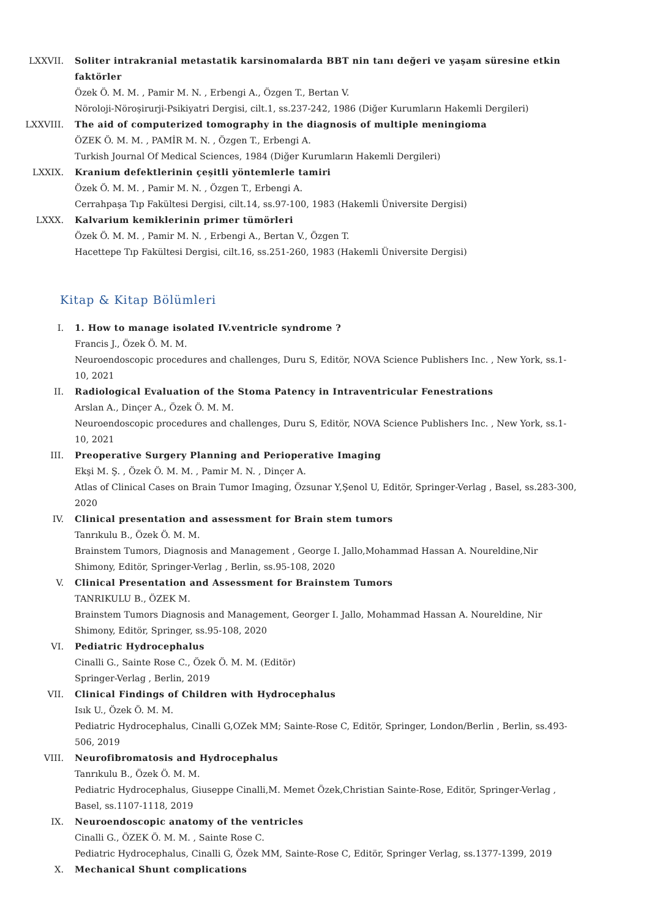LXXVII. Soliter intrakranial metastatik karsinomalarda BBT nin tanı değeri ve yaşam süresine etkin faktörler
Özek Ö. M. M. , Pamir M. N. , Erbengi A., Özgen T., Bertan V.
Nöroloji-Nöroşirurji-Psikiyatri Dergisi, cilt.1, ss.237-242, 1986 (Diğer Kurumların Hakemli Dergileri)
LXXVIII. The aid of computerized tomography in the diagnosis of multiple meningioma
ÖZEK Ö. M. M. , PAMİR M. N. , Özgen T., Erbengi A.
Turkish Journal Of Medical Sciences, 1984 (Diğer Kurumların Hakemli Dergileri)
LXXIX. Kranium defektlerinin çeşitli yöntemlerle tamiri
Özek Ö. M. M. , Pamir M. N. , Özgen T., Erbengi A.
Cerrahpaşa Tıp Fakültesi Dergisi, cilt.14, ss.97-100, 1983 (Hakemli Üniversite Dergisi)
LXXX. Kalvarium kemiklerinin primer tümörleri
Özek Ö. M. M. , Pamir M. N. , Erbengi A., Bertan V., Özgen T.
Hacettepe Tıp Fakültesi Dergisi, cilt.16, ss.251-260, 1983 (Hakemli Üniversite Dergisi)
Kitap & Kitap Bölümleri
I. 1. How to manage isolated IV.ventricle syndrome ?
Francis J., Özek Ö. M. M.
Neuroendoscopic procedures and challenges, Duru S, Editör, NOVA Science Publishers Inc. , New York, ss.1-10, 2021
II. Radiological Evaluation of the Stoma Patency in Intraventricular Fenestrations
Arslan A., Dinçer A., Özek Ö. M. M.
Neuroendoscopic procedures and challenges, Duru S, Editör, NOVA Science Publishers Inc. , New York, ss.1-10, 2021
III. Preoperative Surgery Planning and Perioperative Imaging
Ekşi M. Ş. , Özek Ö. M. M. , Pamir M. N. , Dinçer A.
Atlas of Clinical Cases on Brain Tumor Imaging, Özsunar Y,Şenol U, Editör, Springer-Verlag , Basel, ss.283-300, 2020
IV. Clinical presentation and assessment for Brain stem tumors
Tanrıkulu B., Özek Ö. M. M.
Brainstem Tumors, Diagnosis and Management , George I. Jallo,Mohammad Hassan A. Noureldine,Nir Shimony, Editör, Springer-Verlag , Berlin, ss.95-108, 2020
V. Clinical Presentation and Assessment for Brainstem Tumors
TANRIKULU B., ÖZEK M.
Brainstem Tumors Diagnosis and Management, Georger I. Jallo, Mohammad Hassan A. Noureldine, Nir Shimony, Editör, Springer, ss.95-108, 2020
VI. Pediatric Hydrocephalus
Cinalli G., Sainte Rose C., Özek Ö. M. M. (Editör)
Springer-Verlag , Berlin, 2019
VII. Clinical Findings of Children with Hydrocephalus
Isık U., Özek Ö. M. M.
Pediatric Hydrocephalus, Cinalli G,OZek MM; Sainte-Rose C, Editör, Springer, London/Berlin , Berlin, ss.493-506, 2019
VIII. Neurofibromatosis and Hydrocephalus
Tanrıkulu B., Özek Ö. M. M.
Pediatric Hydrocephalus, Giuseppe Cinalli,M. Memet Özek,Christian Sainte-Rose, Editör, Springer-Verlag , Basel, ss.1107-1118, 2019
IX. Neuroendoscopic anatomy of the ventricles
Cinalli G., ÖZEK Ö. M. M. , Sainte Rose C.
Pediatric Hydrocephalus, Cinalli G, Özek MM, Sainte-Rose C, Editör, Springer Verlag, ss.1377-1399, 2019
X. Mechanical Shunt complications